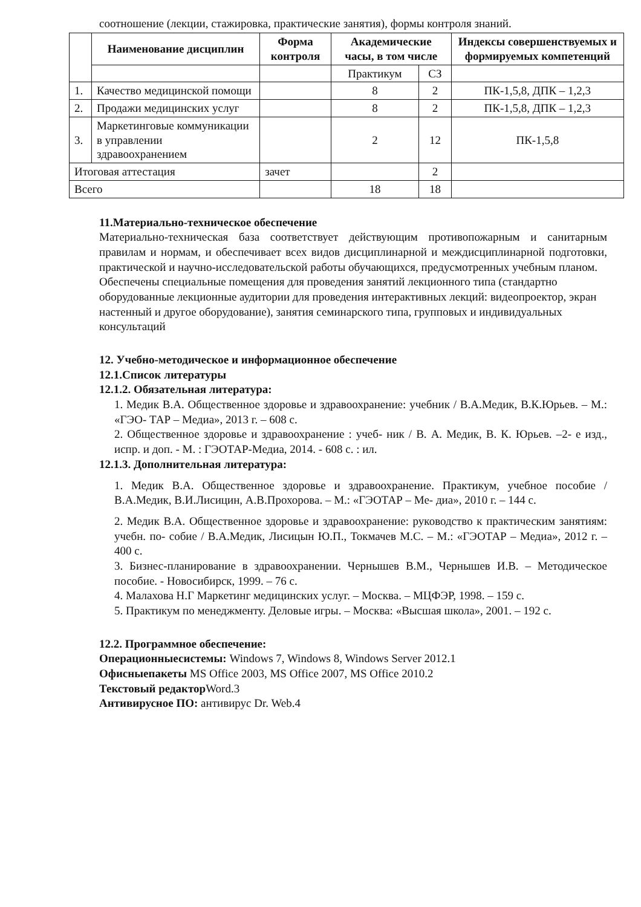соотношение (лекции, стажировка, практические занятия), формы контроля знаний.
| | Наименование дисциплин | Форма контроля | Академические часы, в том числе | | Индексы совершенствуемых и формируемых компетенций |
| --- | --- | --- | --- | --- | --- |
| | | | Практикум | СЗ | |
| 1. | Качество медицинской помощи | | 8 | 2 | ПК-1,5,8, ДПК – 1,2,3 |
| 2. | Продажи медицинских услуг | | 8 | 2 | ПК-1,5,8, ДПК – 1,2,3 |
| 3. | Маркетинговые коммуникации в управлении здравоохранением | | 2 | 12 | ПК-1,5,8 |
| Итоговая аттестация | | зачет | | 2 | |
| Всего | | | 18 | 18 | |
11.Материально-техническое обеспечение
Материально-техническая база соответствует действующим противопожарным и санитарным правилам и нормам, и обеспечивает всех видов дисциплинарной и междисциплинарной подготовки, практической и научно-исследовательской работы обучающихся, предусмотренных учебным планом.
Обеспечены специальные помещения для проведения занятий лекционного типа (стандартно оборудованные лекционные аудитории для проведения интерактивных лекций: видеопроектор, экран настенный и другое оборудование), занятия семинарского типа, групповых и индивидуальных консультаций
12. Учебно-методическое и информационное обеспечение
12.1.Список литературы
12.1.2. Обязательная литература:
1. Медик В.А. Общественное здоровье и здравоохранение: учебник / В.А.Медик, В.К.Юрьев. – М.: «ГЭО- ТАР – Медиа», 2013 г. – 608 с.
2. Общественное здоровье и здравоохранение : учеб- ник / В. А. Медик, В. К. Юрьев. –2- е изд., испр. и доп. - М. : ГЭОТАР-Медиа, 2014. - 608 с. : ил.
12.1.3. Дополнительная литература:
1. Медик В.А. Общественное здоровье и здравоохранение. Практикум, учебное пособие / В.А.Медик, В.И.Лисицин, А.В.Прохорова. – М.: «ГЭОТАР – Ме- диа», 2010 г. – 144 с.
2. Медик В.А. Общественное здоровье и здравоохранение: руководство к практическим занятиям: учебн. по- собие / В.А.Медик, Лисицын Ю.П., Токмачев М.С. – М.: «ГЭОТАР – Медиа», 2012 г. – 400 с.
3. Бизнес-планирование в здравоохранении. Чернышев В.М., Чернышев И.В. – Методическое пособие. - Новосибирск, 1999. – 76 с.
4. Малахова Н.Г Маркетинг медицинских услуг. – Москва. – МЦФЭР, 1998. – 159 с.
5. Практикум по менеджменту. Деловые игры. – Москва: «Высшая школа», 2001. – 192 с.
12.2. Программное обеспечение:
Операционныесистемы: Windows 7, Windows 8, Windows Server 2012.1
Офисныепакеты MS Office 2003, MS Office 2007, MS Office 2010.2
Текстовый редактор Word.3
Антивирусное ПО: антивирус Dr. Web.4